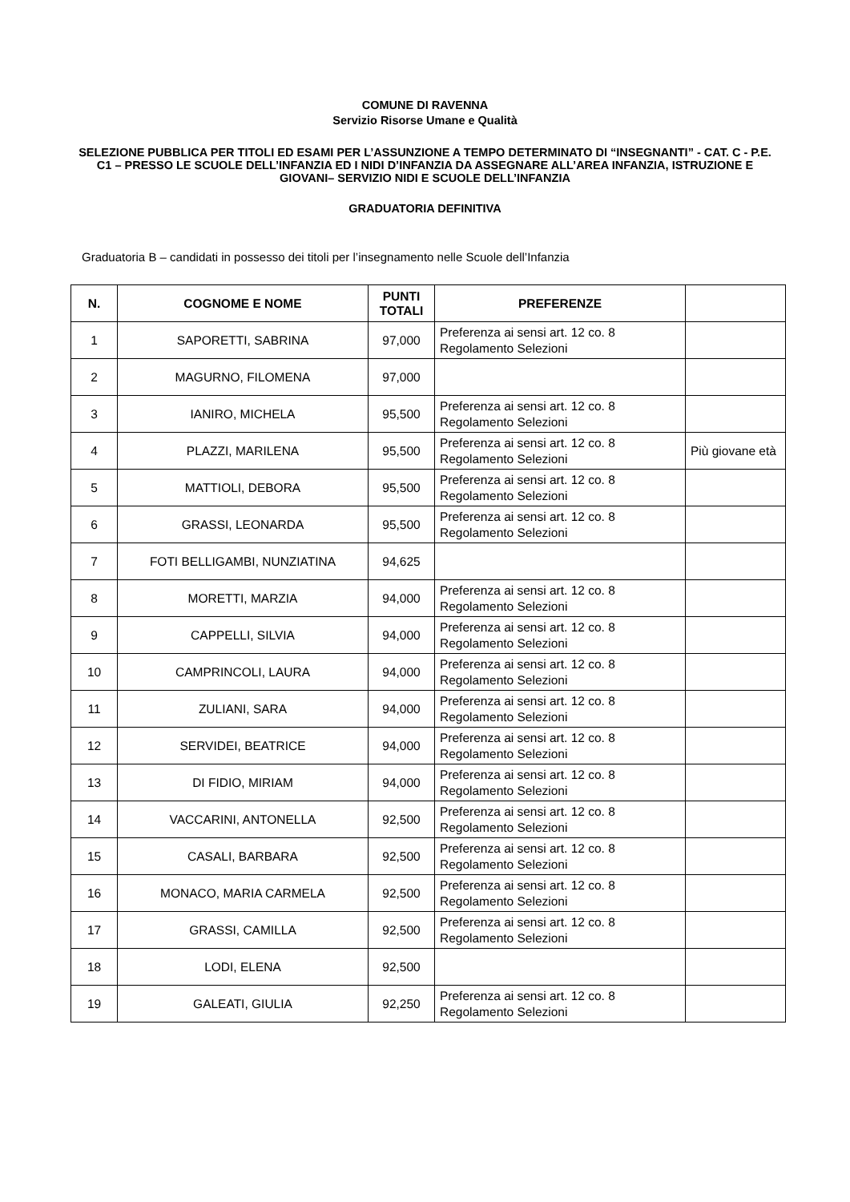COMUNE DI RAVENNA
Servizio Risorse Umane e Qualità
SELEZIONE PUBBLICA PER TITOLI ED ESAMI PER L’ASSUNZIONE A TEMPO DETERMINATO DI “INSEGNANTI” - CAT. C - P.E. C1 – PRESSO LE SCUOLE DELL’INFANZIA ED I NIDI D’INFANZIA DA ASSEGNARE ALL’AREA INFANZIA, ISTRUZIONE E GIOVANI– SERVIZIO NIDI E SCUOLE DELL’INFANZIA
GRADUATORIA DEFINITIVA
Graduatoria B – candidati in possesso dei titoli per l’insegnamento nelle Scuole dell’Infanzia
| N. | COGNOME E NOME | PUNTI TOTALI | PREFERENZE | |
| --- | --- | --- | --- | --- |
| 1 | SAPORETTI, SABRINA | 97,000 | Preferenza ai sensi art. 12 co. 8 Regolamento Selezioni | |
| 2 | MAGURNO, FILOMENA | 97,000 | | |
| 3 | IANIRO, MICHELA | 95,500 | Preferenza ai sensi art. 12 co. 8 Regolamento Selezioni | |
| 4 | PLAZZI, MARILENA | 95,500 | Preferenza ai sensi art. 12 co. 8 Regolamento Selezioni | Più giovane età |
| 5 | MATTIOLI, DEBORA | 95,500 | Preferenza ai sensi art. 12 co. 8 Regolamento Selezioni | |
| 6 | GRASSI, LEONARDA | 95,500 | Preferenza ai sensi art. 12 co. 8 Regolamento Selezioni | |
| 7 | FOTI BELLIGAMBI, NUNZIATINA | 94,625 | | |
| 8 | MORETTI, MARZIA | 94,000 | Preferenza ai sensi art. 12 co. 8 Regolamento Selezioni | |
| 9 | CAPPELLI, SILVIA | 94,000 | Preferenza ai sensi art. 12 co. 8 Regolamento Selezioni | |
| 10 | CAMPRINCOLI, LAURA | 94,000 | Preferenza ai sensi art. 12 co. 8 Regolamento Selezioni | |
| 11 | ZULIANI, SARA | 94,000 | Preferenza ai sensi art. 12 co. 8 Regolamento Selezioni | |
| 12 | SERVIDEI, BEATRICE | 94,000 | Preferenza ai sensi art. 12 co. 8 Regolamento Selezioni | |
| 13 | DI FIDIO, MIRIAM | 94,000 | Preferenza ai sensi art. 12 co. 8 Regolamento Selezioni | |
| 14 | VACCARINI, ANTONELLA | 92,500 | Preferenza ai sensi art. 12 co. 8 Regolamento Selezioni | |
| 15 | CASALI, BARBARA | 92,500 | Preferenza ai sensi art. 12 co. 8 Regolamento Selezioni | |
| 16 | MONACO, MARIA CARMELA | 92,500 | Preferenza ai sensi art. 12 co. 8 Regolamento Selezioni | |
| 17 | GRASSI, CAMILLA | 92,500 | Preferenza ai sensi art. 12 co. 8 Regolamento Selezioni | |
| 18 | LODI, ELENA | 92,500 | | |
| 19 | GALEATI, GIULIA | 92,250 | Preferenza ai sensi art. 12 co. 8 Regolamento Selezioni | |